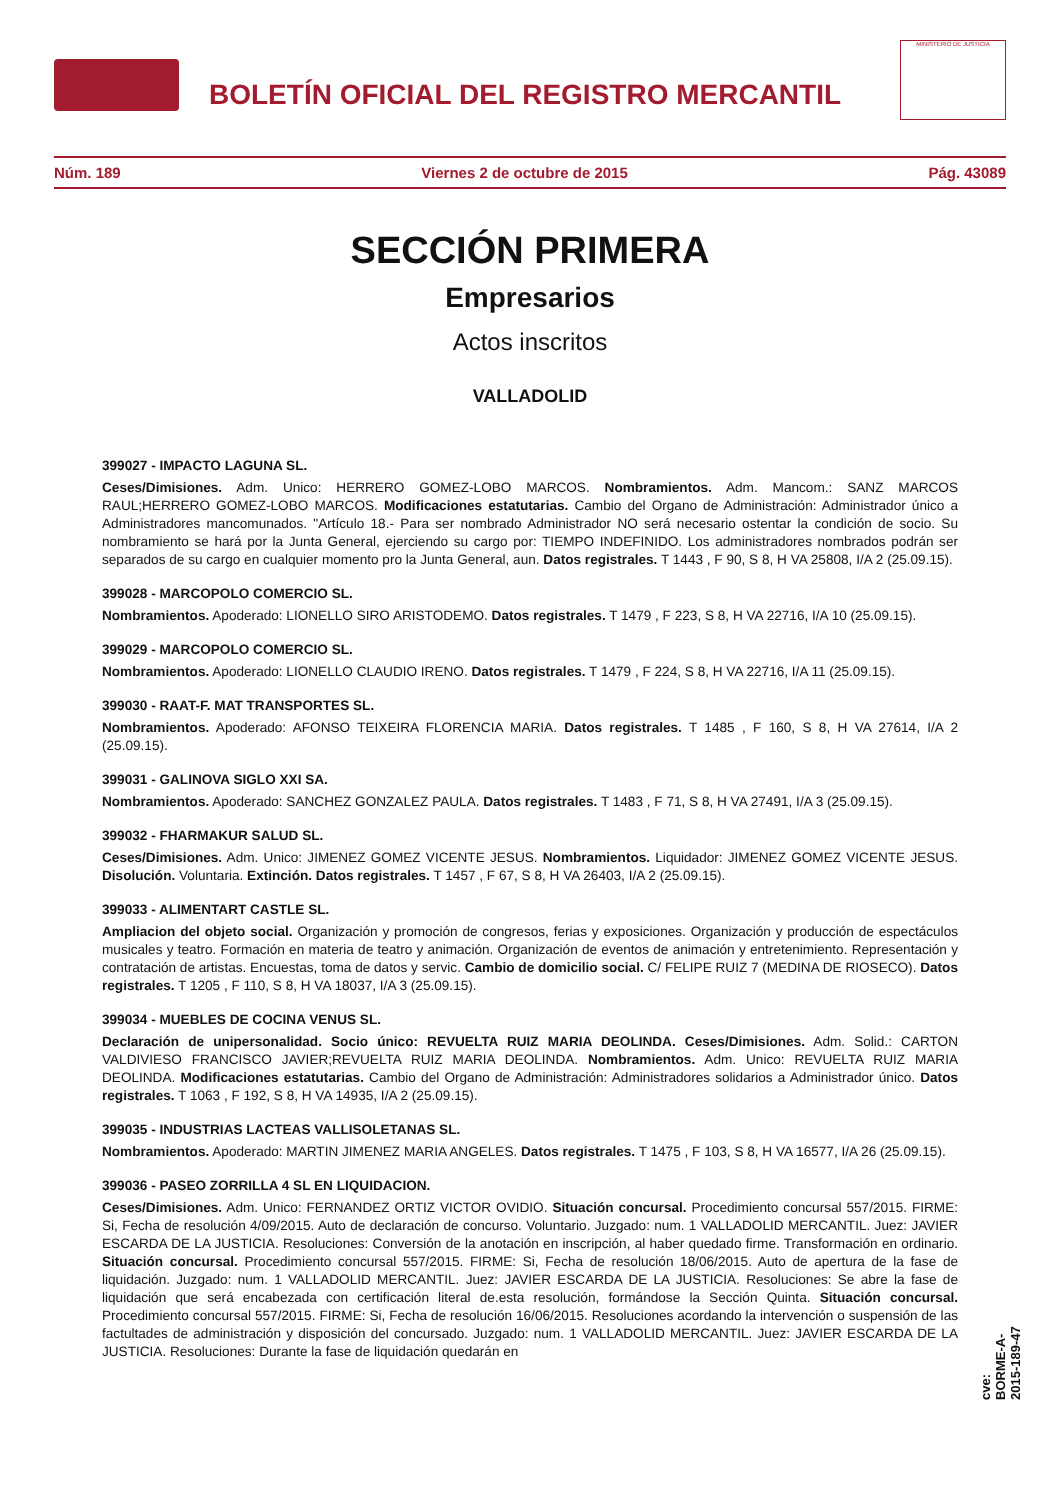BOLETÍN OFICIAL DEL REGISTRO MERCANTIL
MINISTERIO DE JUSTICIA
Núm. 189 Viernes 2 de octubre de 2015 Pág. 43089
SECCIÓN PRIMERA
Empresarios
Actos inscritos
VALLADOLID
399027 - IMPACTO LAGUNA SL.
Ceses/Dimisiones. Adm. Unico: HERRERO GOMEZ-LOBO MARCOS. Nombramientos. Adm. Mancom.: SANZ MARCOS RAUL;HERRERO GOMEZ-LOBO MARCOS. Modificaciones estatutarias. Cambio del Organo de Administración: Administrador único a Administradores mancomunados. "Artículo 18.- Para ser nombrado Administrador NO será necesario ostentar la condición de socio. Su nombramiento se hará por la Junta General, ejerciendo su cargo por: TIEMPO INDEFINIDO. Los administradores nombrados podrán ser separados de su cargo en cualquier momento pro la Junta General, aun. Datos registrales. T 1443 , F 90, S 8, H VA 25808, I/A 2 (25.09.15).
399028 - MARCOPOLO COMERCIO SL.
Nombramientos. Apoderado: LIONELLO SIRO ARISTODEMO. Datos registrales. T 1479 , F 223, S 8, H VA 22716, I/A 10 (25.09.15).
399029 - MARCOPOLO COMERCIO SL.
Nombramientos. Apoderado: LIONELLO CLAUDIO IRENO. Datos registrales. T 1479 , F 224, S 8, H VA 22716, I/A 11 (25.09.15).
399030 - RAAT-F. MAT TRANSPORTES SL.
Nombramientos. Apoderado: AFONSO TEIXEIRA FLORENCIA MARIA. Datos registrales. T 1485 , F 160, S 8, H VA 27614, I/A 2 (25.09.15).
399031 - GALINOVA SIGLO XXI SA.
Nombramientos. Apoderado: SANCHEZ GONZALEZ PAULA. Datos registrales. T 1483 , F 71, S 8, H VA 27491, I/A 3 (25.09.15).
399032 - FHARMAKUR SALUD SL.
Ceses/Dimisiones. Adm. Unico: JIMENEZ GOMEZ VICENTE JESUS. Nombramientos. Liquidador: JIMENEZ GOMEZ VICENTE JESUS. Disolución. Voluntaria. Extinción. Datos registrales. T 1457 , F 67, S 8, H VA 26403, I/A 2 (25.09.15).
399033 - ALIMENTART CASTLE SL.
Ampliacion del objeto social. Organización y promoción de congresos, ferias y exposiciones. Organización y producción de espectáculos musicales y teatro. Formación en materia de teatro y animación. Organización de eventos de animación y entretenimiento. Representación y contratación de artistas. Encuestas, toma de datos y servic. Cambio de domicilio social. C/ FELIPE RUIZ 7 (MEDINA DE RIOSECO). Datos registrales. T 1205 , F 110, S 8, H VA 18037, I/A 3 (25.09.15).
399034 - MUEBLES DE COCINA VENUS SL.
Declaración de unipersonalidad. Socio único: REVUELTA RUIZ MARIA DEOLINDA. Ceses/Dimisiones. Adm. Solid.: CARTON VALDIVIESO FRANCISCO JAVIER;REVUELTA RUIZ MARIA DEOLINDA. Nombramientos. Adm. Unico: REVUELTA RUIZ MARIA DEOLINDA. Modificaciones estatutarias. Cambio del Organo de Administración: Administradores solidarios a Administrador único. Datos registrales. T 1063 , F 192, S 8, H VA 14935, I/A 2 (25.09.15).
399035 - INDUSTRIAS LACTEAS VALLISOLETANAS SL.
Nombramientos. Apoderado: MARTIN JIMENEZ MARIA ANGELES. Datos registrales. T 1475 , F 103, S 8, H VA 16577, I/A 26 (25.09.15).
399036 - PASEO ZORRILLA 4 SL EN LIQUIDACION.
Ceses/Dimisiones. Adm. Unico: FERNANDEZ ORTIZ VICTOR OVIDIO. Situación concursal. Procedimiento concursal 557/2015. FIRME: Si, Fecha de resolución 4/09/2015. Auto de declaración de concurso. Voluntario. Juzgado: num. 1 VALLADOLID MERCANTIL. Juez: JAVIER ESCARDA DE LA JUSTICIA. Resoluciones: Conversión de la anotación en inscripción, al haber quedado firme. Transformación en ordinario. Situación concursal. Procedimiento concursal 557/2015. FIRME: Si, Fecha de resolución 18/06/2015. Auto de apertura de la fase de liquidación. Juzgado: num. 1 VALLADOLID MERCANTIL. Juez: JAVIER ESCARDA DE LA JUSTICIA. Resoluciones: Se abre la fase de liquidación que será encabezada con certificación literal de.esta resolución, formándose la Sección Quinta. Situación concursal. Procedimiento concursal 557/2015. FIRME: Si, Fecha de resolución 16/06/2015. Resoluciones acordando la intervención o suspensión de las factultades de administración y disposición del concursado. Juzgado: num. 1 VALLADOLID MERCANTIL. Juez: JAVIER ESCARDA DE LA JUSTICIA. Resoluciones: Durante la fase de liquidación quedarán en
cve: BORME-A-2015-189-47